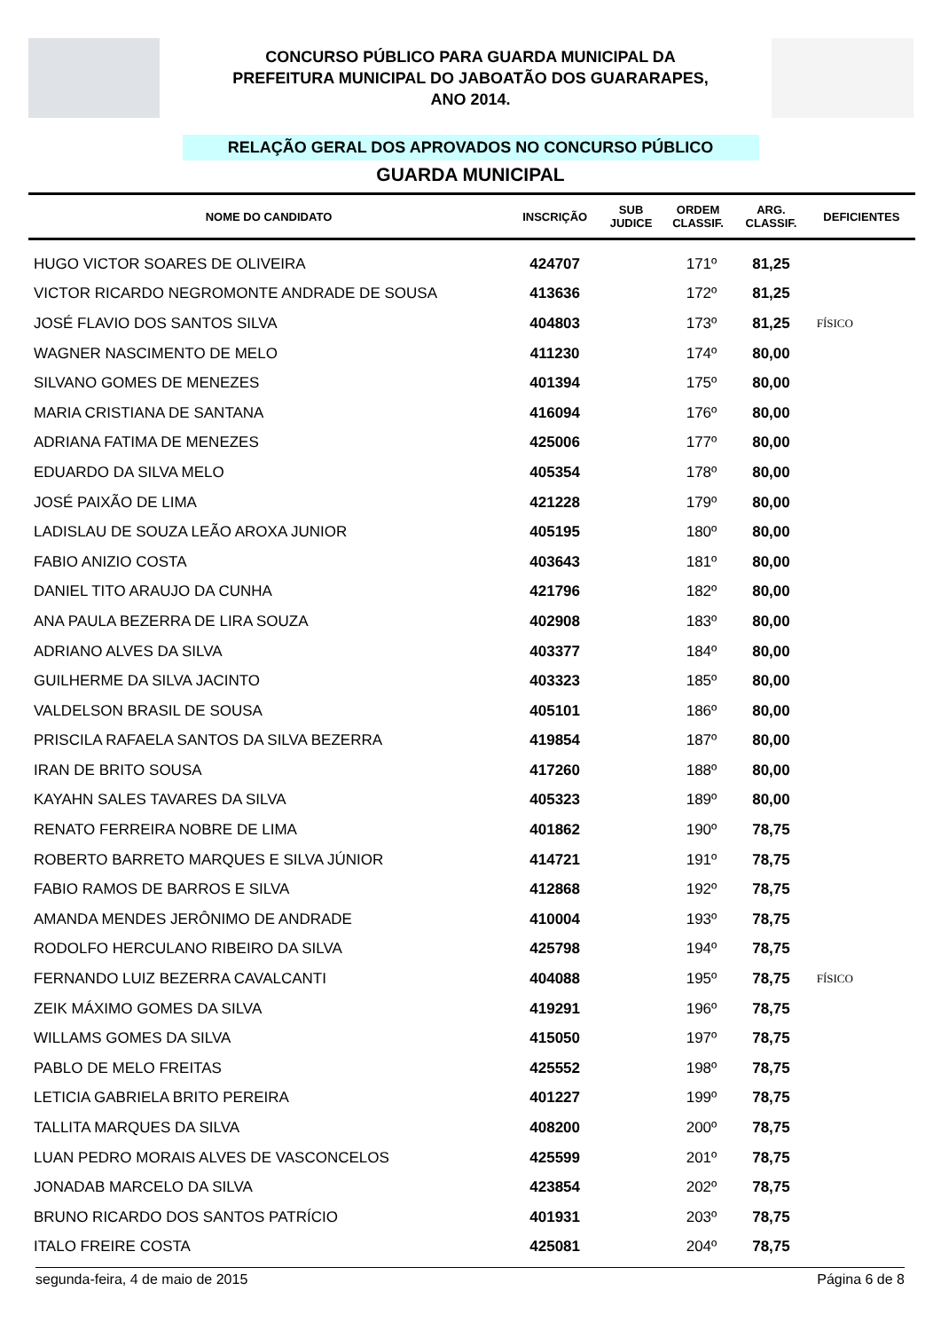CONCURSO PÚBLICO PARA GUARDA MUNICIPAL DA
PREFEITURA MUNICIPAL DO JABOATÃO DOS GUARARAPES,
ANO 2014.
RELAÇÃO GERAL DOS APROVADOS NO CONCURSO PÚBLICO
GUARDA MUNICIPAL
| NOME DO CANDIDATO | INSCRIÇÃO | SUB JUDICE | ORDEM CLASSIF. | ARG. CLASSIF. | DEFICIENTES |
| --- | --- | --- | --- | --- | --- |
| HUGO VICTOR SOARES DE OLIVEIRA | 424707 | | 171º | 81,25 | |
| VICTOR RICARDO NEGROMONTE ANDRADE DE SOUSA | 413636 | | 172º | 81,25 | |
| JOSÉ FLAVIO DOS SANTOS SILVA | 404803 | | 173º | 81,25 | FÍSICO |
| WAGNER NASCIMENTO DE MELO | 411230 | | 174º | 80,00 | |
| SILVANO GOMES DE MENEZES | 401394 | | 175º | 80,00 | |
| MARIA CRISTIANA DE SANTANA | 416094 | | 176º | 80,00 | |
| ADRIANA FATIMA DE MENEZES | 425006 | | 177º | 80,00 | |
| EDUARDO DA SILVA MELO | 405354 | | 178º | 80,00 | |
| JOSÉ PAIXÃO DE LIMA | 421228 | | 179º | 80,00 | |
| LADISLAU DE SOUZA LEÃO AROXA JUNIOR | 405195 | | 180º | 80,00 | |
| FABIO ANIZIO COSTA | 403643 | | 181º | 80,00 | |
| DANIEL TITO ARAUJO DA CUNHA | 421796 | | 182º | 80,00 | |
| ANA PAULA BEZERRA DE LIRA SOUZA | 402908 | | 183º | 80,00 | |
| ADRIANO ALVES DA SILVA | 403377 | | 184º | 80,00 | |
| GUILHERME DA SILVA JACINTO | 403323 | | 185º | 80,00 | |
| VALDELSON BRASIL DE SOUSA | 405101 | | 186º | 80,00 | |
| PRISCILA RAFAELA SANTOS DA SILVA BEZERRA | 419854 | | 187º | 80,00 | |
| IRAN DE BRITO SOUSA | 417260 | | 188º | 80,00 | |
| KAYAHN SALES TAVARES DA SILVA | 405323 | | 189º | 80,00 | |
| RENATO FERREIRA NOBRE DE LIMA | 401862 | | 190º | 78,75 | |
| ROBERTO BARRETO MARQUES E SILVA JÚNIOR | 414721 | | 191º | 78,75 | |
| FABIO RAMOS DE BARROS E SILVA | 412868 | | 192º | 78,75 | |
| AMANDA MENDES JERÔNIMO DE ANDRADE | 410004 | | 193º | 78,75 | |
| RODOLFO HERCULANO RIBEIRO DA SILVA | 425798 | | 194º | 78,75 | |
| FERNANDO LUIZ BEZERRA CAVALCANTI | 404088 | | 195º | 78,75 | FÍSICO |
| ZEIK MÁXIMO GOMES DA SILVA | 419291 | | 196º | 78,75 | |
| WILLAMS GOMES DA SILVA | 415050 | | 197º | 78,75 | |
| PABLO DE MELO FREITAS | 425552 | | 198º | 78,75 | |
| LETICIA GABRIELA BRITO PEREIRA | 401227 | | 199º | 78,75 | |
| TALLITA MARQUES DA SILVA | 408200 | | 200º | 78,75 | |
| LUAN PEDRO MORAIS ALVES DE VASCONCELOS | 425599 | | 201º | 78,75 | |
| JONADAB MARCELO DA SILVA | 423854 | | 202º | 78,75 | |
| BRUNO RICARDO DOS SANTOS PATRÍCIO | 401931 | | 203º | 78,75 | |
| ITALO FREIRE COSTA | 425081 | | 204º | 78,75 | |
segunda-feira, 4 de maio de 2015 Página 6 de 8